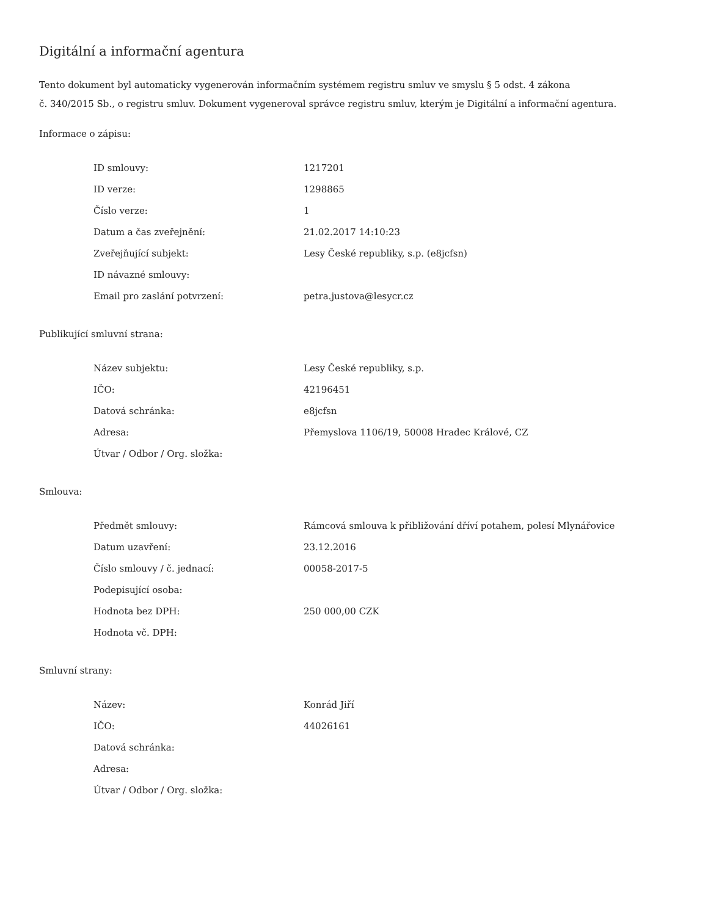Digitální a informační agentura
Tento dokument byl automaticky vygenerován informačním systémem registru smluv ve smyslu § 5 odst. 4 zákona
č. 340/2015 Sb., o registru smluv. Dokument vygeneroval správce registru smluv, kterým je Digitální a informační agentura.
Informace o zápisu:
| ID smlouvy: | 1217201 |
| ID verze: | 1298865 |
| Číslo verze: | 1 |
| Datum a čas zveřejnění: | 21.02.2017 14:10:23 |
| Zveřejňující subjekt: | Lesy České republiky, s.p. (e8jcfsn) |
| ID návazné smlouvy: | |
| Email pro zaslání potvrzení: | petra.justova@lesycr.cz |
Publikující smluvní strana:
| Název subjektu: | Lesy České republiky, s.p. |
| IČO: | 42196451 |
| Datová schránka: | e8jcfsn |
| Adresa: | Přemyslova 1106/19, 50008 Hradec Králové, CZ |
| Útvar / Odbor / Org. složka: | |
Smlouva:
| Předmět smlouvy: | Rámcová smlouva k přibližování dříví potahem, polesí Mlynářovice |
| Datum uzavření: | 23.12.2016 |
| Číslo smlouvy / č. jednací: | 00058-2017-5 |
| Podepisující osoba: | |
| Hodnota bez DPH: | 250 000,00 CZK |
| Hodnota vč. DPH: | |
Smluvní strany:
| Název: | Konrád Jiří |
| IČO: | 44026161 |
| Datová schránka: | |
| Adresa: | |
| Útvar / Odbor / Org. složka: | |